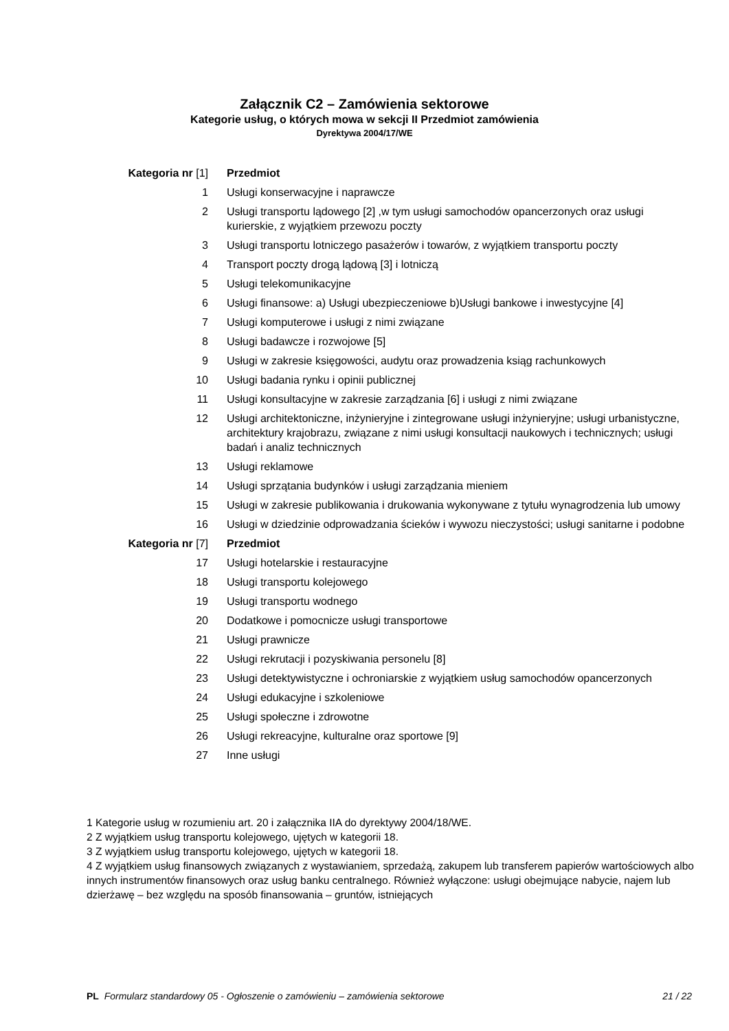Załącznik C2 – Zamówienia sektorowe
Kategorie usług, o których mowa w sekcji II Przedmiot zamówienia
Dyrektywa 2004/17/WE
| Kategoria nr [1] | Przedmiot |
| --- | --- |
| 1 | Usługi konserwacyjne i naprawcze |
| 2 | Usługi transportu lądowego [2] ,w tym usługi samochodów opancerzonych oraz usługi kurierskie, z wyjątkiem przewozu poczty |
| 3 | Usługi transportu lotniczego pasażerów i towarów, z wyjątkiem transportu poczty |
| 4 | Transport poczty drogą lądową [3] i lotniczą |
| 5 | Usługi telekomunikacyjne |
| 6 | Usługi finansowe: a) Usługi ubezpieczeniowe b)Usługi bankowe i inwestycyjne [4] |
| 7 | Usługi komputerowe i usługi z nimi związane |
| 8 | Usługi badawcze i rozwojowe [5] |
| 9 | Usługi w zakresie księgowości, audytu oraz prowadzenia ksiąg rachunkowych |
| 10 | Usługi badania rynku i opinii publicznej |
| 11 | Usługi konsultacyjne w zakresie zarządzania [6] i usługi z nimi związane |
| 12 | Usługi architektoniczne, inżynieryjne i zintegrowane usługi inżynieryjne; usługi urbanistyczne, architektury krajobrazu, związane z nimi usługi konsultacji naukowych i technicznych; usługi badań i analiz technicznych |
| 13 | Usługi reklamowe |
| 14 | Usługi sprzątania budynków i usługi zarządzania mieniem |
| 15 | Usługi w zakresie publikowania i drukowania wykonywane z tytułu wynagrodzenia lub umowy |
| 16 | Usługi w dziedzinie odprowadzania ścieków i wywozu nieczystości; usługi sanitarne i podobne |
| Kategoria nr [7] | Przedmiot |
| 17 | Usługi hotelarskie i restauracyjne |
| 18 | Usługi transportu kolejowego |
| 19 | Usługi transportu wodnego |
| 20 | Dodatkowe i pomocnicze usługi transportowe |
| 21 | Usługi prawnicze |
| 22 | Usługi rekrutacji i pozyskiwania personelu [8] |
| 23 | Usługi detektywistyczne i ochroniarskie z wyjątkiem usług samochodów opancerzonych |
| 24 | Usługi edukacyjne i szkoleniowe |
| 25 | Usługi społeczne i zdrowotne |
| 26 | Usługi rekreacyjne, kulturalne oraz sportowe [9] |
| 27 | Inne usługi |
1 Kategorie usług w rozumieniu art. 20 i załącznika IIA do dyrektywy 2004/18/WE.
2 Z wyjątkiem usług transportu kolejowego, ujętych w kategorii 18.
3 Z wyjątkiem usług transportu kolejowego, ujętych w kategorii 18.
4 Z wyjątkiem usług finansowych związanych z wystawianiem, sprzedażą, zakupem lub transferem papierów wartościowych albo innych instrumentów finansowych oraz usług banku centralnego. Również wyłączone: usługi obejmujące nabycie, najem lub dzierżawę – bez względu na sposób finansowania – gruntów, istniejących
PL Formularz standardowy 05 - Ogłoszenie o zamówieniu – zamówienia sektorowe 21 / 22